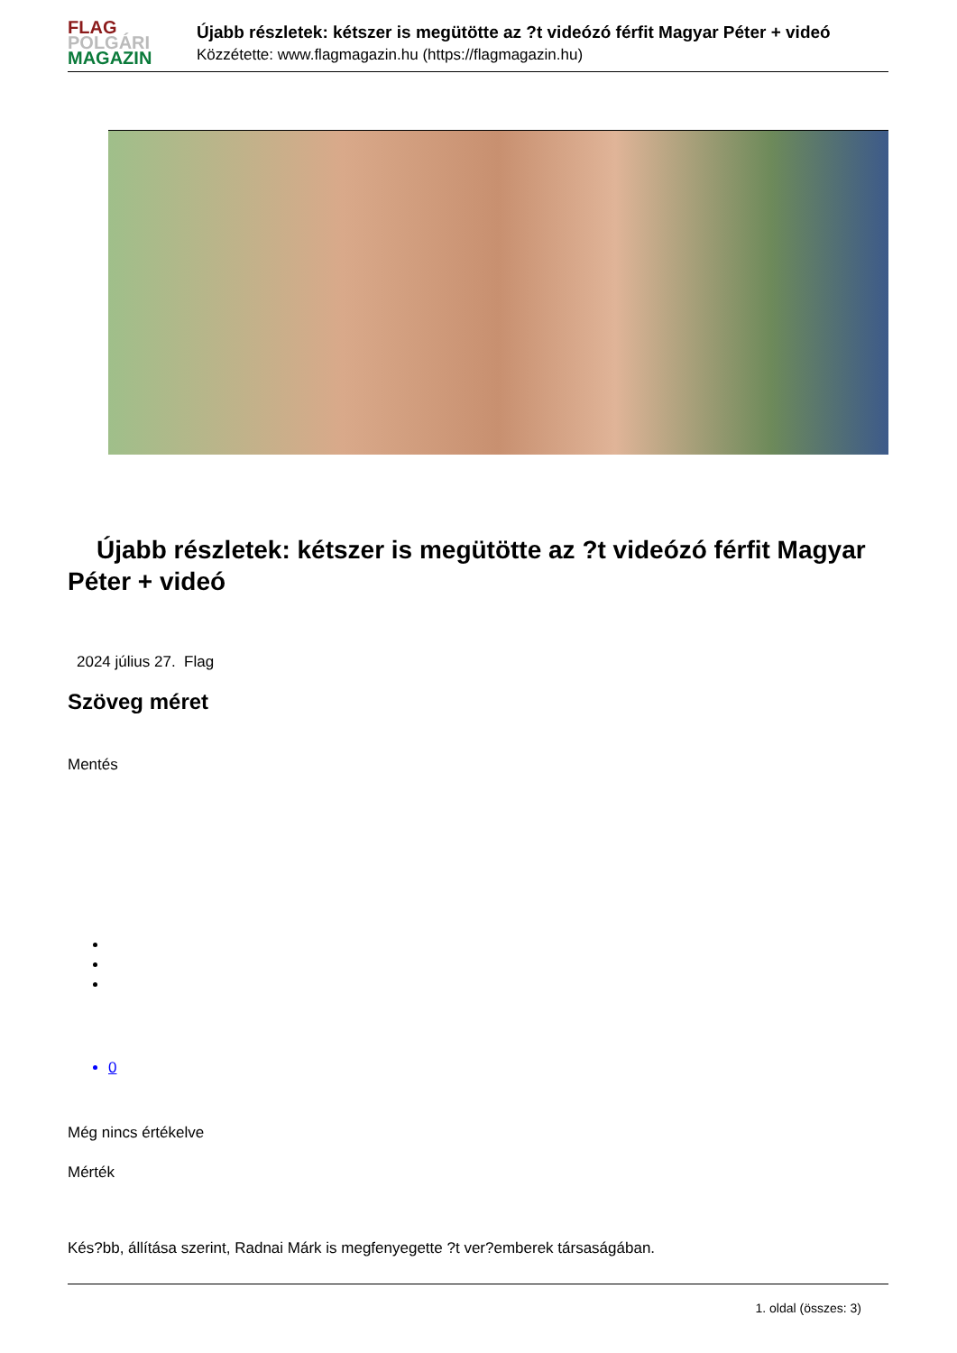FLAG
POLGÁRI
MAGAZIN
Újabb részletek: kétszer is megütötte az ?t videózó férfit Magyar Péter + videó
Közzétette: www.flagmagazin.hu (https://flagmagazin.hu)
Újabb részletek: kétszer is megütötte az ?t videózó férfit Magyar Péter + videó
2024 július 27. Flag
Szöveg méret
Mentés
0
Még nincs értékelve
Mérték
Kés?bb, állítása szerint, Radnai Márk is megfenyegette ?t ver?emberek társaságában.
1. oldal (összes: 3)